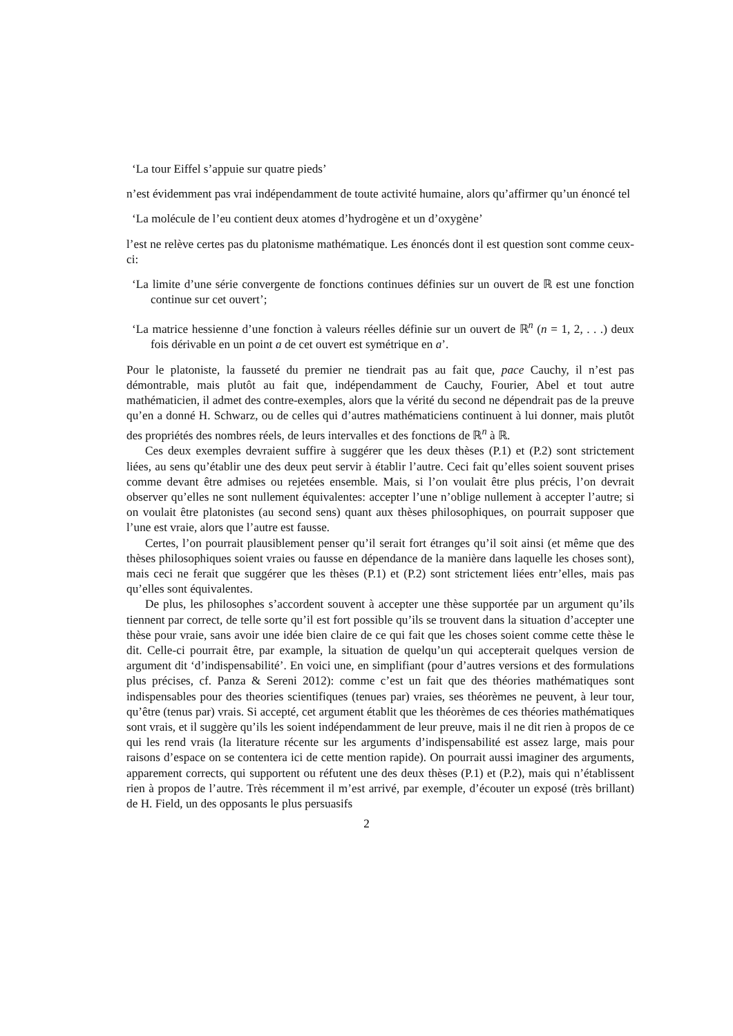‘La tour Eiffel s’appuie sur quatre pieds’
n’est évidemment pas vrai indépendamment de toute activité humaine, alors qu’affirmer qu’un énoncé tel
‘La molécule de l’eu contient deux atomes d’hydrogène et un d’oxygène’
l’est ne relève certes pas du platonisme mathématique. Les énoncés dont il est question sont comme ceux-ci:
‘La limite d’une série convergente de fonctions continues définies sur un ouvert de ℝ est une fonction continue sur cet ouvert’;
‘La matrice hessienne d’une fonction à valeurs réelles définie sur un ouvert de ℝ<sup>n</sup> (n = 1, 2, . . .) deux fois dérivable en un point a de cet ouvert est symétrique en a’.
Pour le platoniste, la fausseté du premier ne tiendrait pas au fait que, pace Cauchy, il n’est pas démontrable, mais plutôt au fait que, indépendamment de Cauchy, Fourier, Abel et tout autre mathématicien, il admet des contre-exemples, alors que la vérité du second ne dépendrait pas de la preuve qu’en a donné H. Schwarz, ou de celles qui d’autres mathématiciens continuent à lui donner, mais plutôt des propriétés des nombres réels, de leurs intervalles et des fonctions de ℝ<sup>n</sup> à ℝ.
Ces deux exemples devraient suffire à suggérer que les deux thèses (P.1) et (P.2) sont strictement liées, au sens qu’établir une des deux peut servir à établir l’autre. Ceci fait qu’elles soient souvent prises comme devant être admises ou rejetées ensemble. Mais, si l’on voulait être plus précis, l’on devrait observer qu’elles ne sont nullement équivalentes: accepter l’une n’oblige nullement à accepter l’autre; si on voulait être platonistes (au second sens) quant aux thèses philosophiques, on pourrait supposer que l’une est vraie, alors que l’autre est fausse.
Certes, l’on pourrait plausiblement penser qu’il serait fort étranges qu’il soit ainsi (et même que des thèses philosophiques soient vraies ou fausse en dépendance de la manière dans laquelle les choses sont), mais ceci ne ferait que suggérer que les thèses (P.1) et (P.2) sont strictement liées entr’elles, mais pas qu’elles sont équivalentes.
De plus, les philosophes s’accordent souvent à accepter une thèse supportée par un argument qu’ils tiennent par correct, de telle sorte qu’il est fort possible qu’ils se trouvent dans la situation d’accepter une thèse pour vraie, sans avoir une idée bien claire de ce qui fait que les choses soient comme cette thèse le dit. Celle-ci pourrait être, par example, la situation de quelqu’un qui accepterait quelques version de argument dit ‘d’indispensabilité’. En voici une, en simplifiant (pour d’autres versions et des formulations plus précises, cf. Panza & Sereni 2012): comme c’est un fait que des théories mathématiques sont indispensables pour des theories scientifiques (tenues par) vraies, ses théorèmes ne peuvent, à leur tour, qu’être (tenus par) vrais. Si accepté, cet argument établit que les théorèmes de ces théories mathématiques sont vrais, et il suggère qu’ils les soient indépendamment de leur preuve, mais il ne dit rien à propos de ce qui les rend vrais (la literature récente sur les arguments d’indispensabilité est assez large, mais pour raisons d’espace on se contentera ici de cette mention rapide). On pourrait aussi imaginer des arguments, apparement corrects, qui supportent ou réfutent une des deux thèses (P.1) et (P.2), mais qui n’établissent rien à propos de l’autre. Très récemment il m’est arrivé, par exemple, d’écouter un exposé (très brillant) de H. Field, un des opposants le plus persuasifs
2